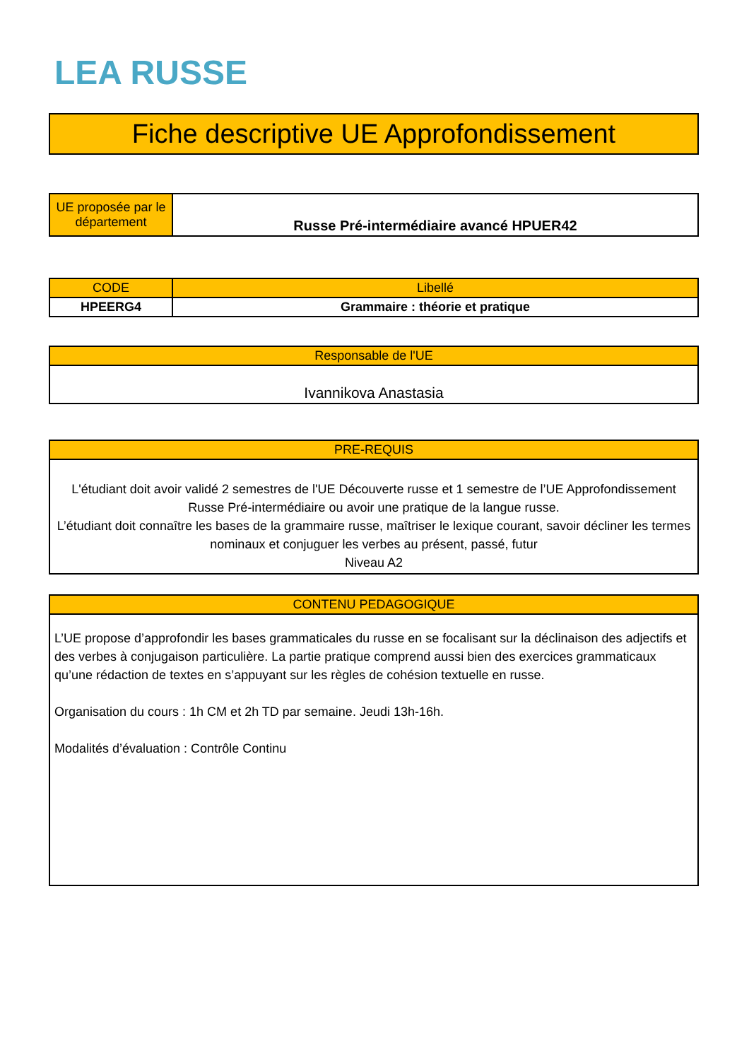LEA RUSSE
Fiche descriptive UE Approfondissement
| UE proposée par le département | Russe Pré-intermédiaire avancé HPUER42 |
| CODE | Libellé |
| --- | --- |
| HPEERG4 | Grammaire : théorie et pratique |
| Responsable de l'UE |
| --- |
| Ivannikova Anastasia |
| PRE-REQUIS |
| --- |
| L'étudiant doit avoir validé 2 semestres de l'UE Découverte russe et 1 semestre de l’UE Approfondissement Russe Pré-intermédiaire ou avoir une pratique de la langue russe. L’étudiant doit connaître les bases de la grammaire russe, maîtriser le lexique courant, savoir décliner les termes nominaux et conjuguer les verbes au présent, passé, futur Niveau A2 |
| CONTENU PEDAGOGIQUE |
| --- |
| L’UE propose d’approfondir les bases grammaticales du russe en se focalisant sur la déclinaison des adjectifs et des verbes à conjugaison particulière. La partie pratique comprend aussi bien des exercices grammaticaux qu’une rédaction de textes en s’appuyant sur les règles de cohésion textuelle en russe. Organisation du cours : 1h CM et 2h TD par semaine. Jeudi 13h-16h. Modalités d’évaluation : Contrôle Continu |